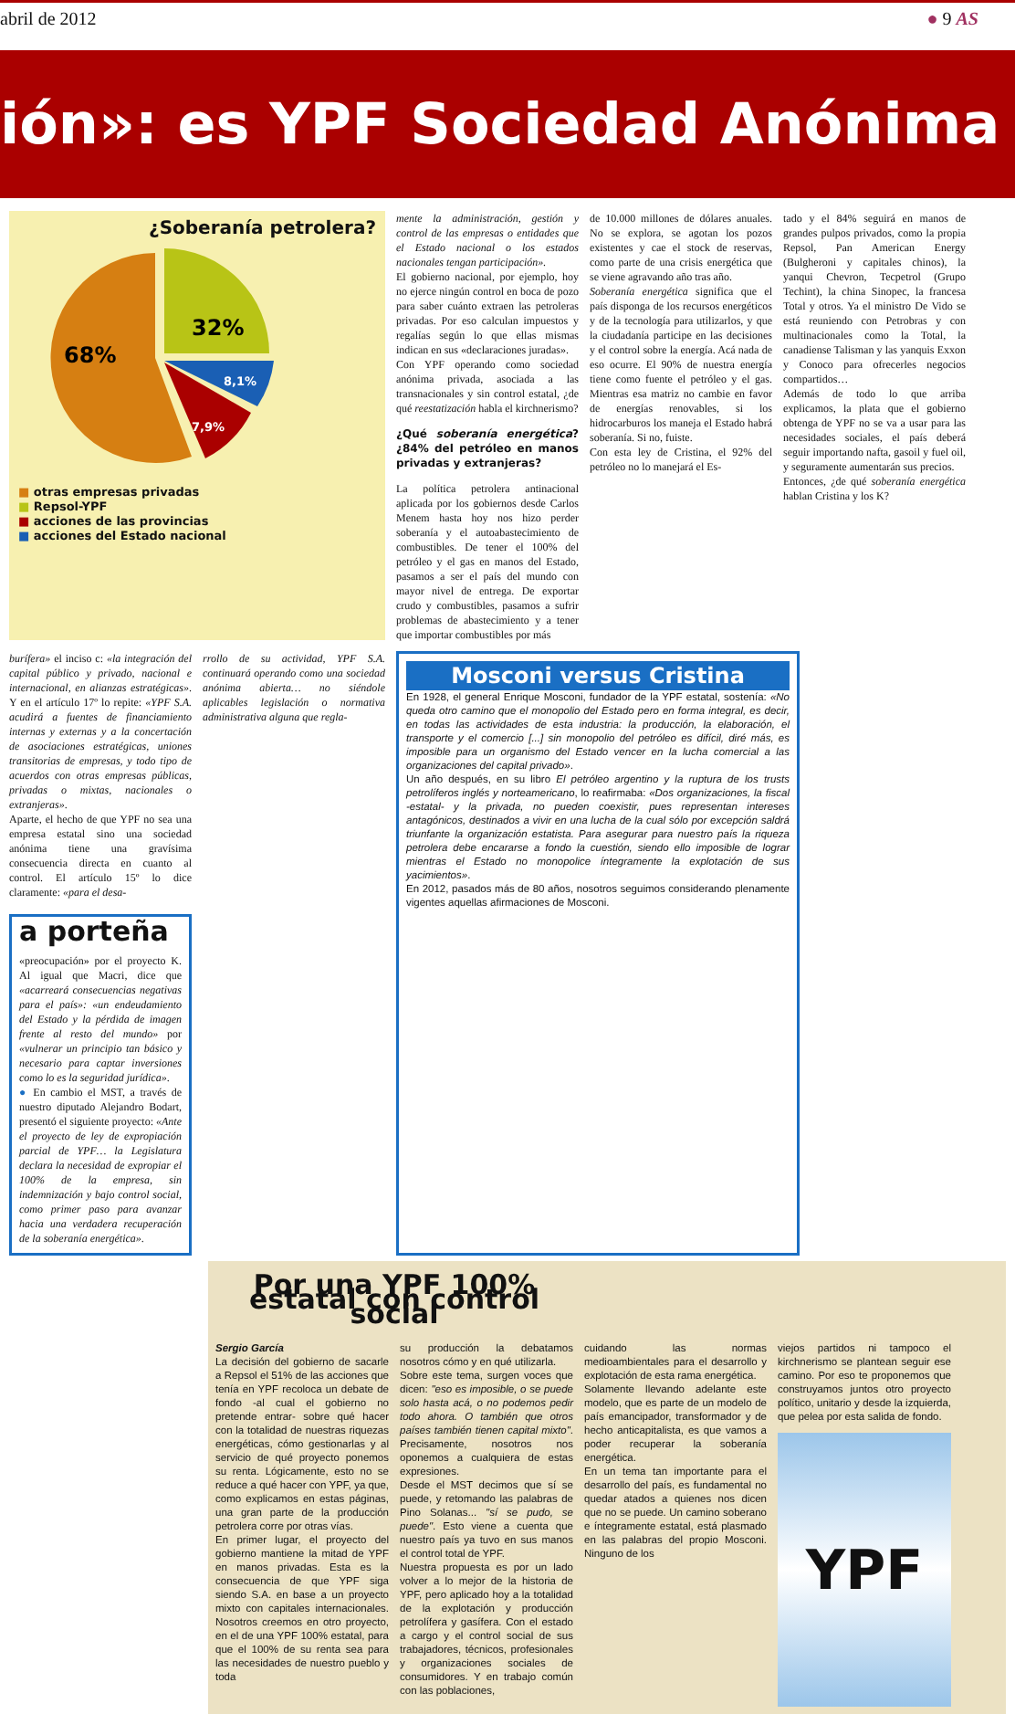abril de 2012 ● 9 AS
ión»: es YPF Sociedad Anónima
¿Soberanía petrolera?
68%
32%
8,1%
7,9%
■ otras empresas privadas
■ Repsol-YPF
■ acciones de las provincias
■ acciones del Estado nacional
mente la administración, gestión y control de las empresas o entidades que el Estado nacional o los estados nacionales tengan participación».
El gobierno nacional, por ejemplo, hoy no ejerce ningún control en boca de pozo para saber cuánto extraen las petroleras privadas. Por eso calculan impuestos y regalías según lo que ellas mismas indican en sus «declaraciones juradas».
Con YPF operando como sociedad anónima privada, asociada a las transnacionales y sin control estatal, ¿de qué reestatización habla el kirchnerismo?
¿Qué soberanía energética? ¿84% del petróleo en manos privadas y extranjeras?
La política petrolera antinacional aplicada por los gobiernos desde Carlos Menem hasta hoy nos hizo perder soberanía y el autoabastecimiento de combustibles. De tener el 100% del petróleo y el gas en manos del Estado, pasamos a ser el país del mundo con mayor nivel de entrega. De exportar crudo y combustibles, pasamos a sufrir problemas de abastecimiento y a tener que importar combustibles por más
de 10.000 millones de dólares anuales. No se explora, se agotan los pozos existentes y cae el stock de reservas, como parte de una crisis energética que se viene agravando año tras año.
Soberanía energética significa que el país disponga de los recursos energéticos y de la tecnología para utilizarlos, y que la ciudadanía participe en las decisiones y el control sobre la energía. Acá nada de eso ocurre. El 90% de nuestra energía tiene como fuente el petróleo y el gas. Mientras esa matriz no cambie en favor de energías renovables, si los hidrocarburos los maneja el Estado habrá soberanía. Si no, fuiste.
Con esta ley de Cristina, el 92% del petróleo no lo manejará el Es-
tado y el 84% seguirá en manos de grandes pulpos privados, como la propia Repsol, Pan American Energy (Bulgheroni y capitales chinos), la yanqui Chevron, Tecpetrol (Grupo Techint), la china Sinopec, la francesa Total y otros. Ya el ministro De Vido se está reuniendo con Petrobras y con multinacionales como la Total, la canadiense Talisman y las yanquis Exxon y Conoco para ofrecerles negocios compartidos…
Además de todo lo que arriba explicamos, la plata que el gobierno obtenga de YPF no se va a usar para las necesidades sociales, el país deberá seguir importando nafta, gasoil y fuel oil, y seguramente aumentarán sus precios.
Entonces, ¿de qué soberanía energética hablan Cristina y los K?
burífera» el inciso c: «la integración del capital público y privado, nacional e internacional, en alianzas estratégicas». Y en el artículo 17º lo repite: «YPF S.A. acudirá a fuentes de financiamiento internas y externas y a la concertación de asociaciones estratégicas, uniones transitorias de empresas, y todo tipo de acuerdos con otras empresas públicas, privadas o mixtas, nacionales o extranjeras».
Aparte, el hecho de que YPF no sea una empresa estatal sino una sociedad anónima tiene una gravísima consecuencia directa en cuanto al control. El artículo 15º lo dice claramente: «para el desa-
a porteña
«preocupación» por el proyecto K. Al igual que Macri, dice que «acarreará consecuencias negativas para el país»: «un endeudamiento del Estado y la pérdida de imagen frente al resto del mundo» por «vulnerar un principio tan básico y necesario para captar inversiones como lo es la seguridad jurídica».
● En cambio el MST, a través de nuestro diputado Alejandro Bodart, presentó el siguiente proyecto: «Ante el proyecto de ley de expropiación parcial de YPF… la Legislatura declara la necesidad de expropiar el 100% de la empresa, sin indemnización y bajo control social, como primer paso para avanzar hacia una verdadera recuperación de la soberanía energética».
rrollo de su actividad, YPF S.A. continuará operando como una sociedad anónima abierta… no siéndole aplicables legislación o normativa administrativa alguna que regla-
Mosconi versus Cristina
En 1928, el general Enrique Mosconi, fundador de la YPF estatal, sostenía: «No queda otro camino que el monopolio del Estado pero en forma integral, es decir, en todas las actividades de esta industria: la producción, la elaboración, el transporte y el comercio [...] sin monopolio del petróleo es difícil, diré más, es imposible para un organismo del Estado vencer en la lucha comercial a las organizaciones del capital privado».
Un año después, en su libro El petróleo argentino y la ruptura de los trusts petrolíferos inglés y norteamericano, lo reafirmaba: «Dos organizaciones, la fiscal -estatal- y la privada, no pueden coexistir, pues representan intereses antagónicos, destinados a vivir en una lucha de la cual sólo por excepción saldrá triunfante la organización estatista. Para asegurar para nuestro país la riqueza petrolera debe encararse a fondo la cuestión, siendo ello imposible de lograr mientras el Estado no monopolice íntegramente la explotación de sus yacimientos».
En 2012, pasados más de 80 años, nosotros seguimos considerando plenamente vigentes aquellas afirmaciones de Mosconi.
Por una YPF 100% estatal con control social
Sergio García
La decisión del gobierno de sacarle a Repsol el 51% de las acciones que tenía en YPF recoloca un debate de fondo -al cual el gobierno no pretende entrar- sobre qué hacer con la totalidad de nuestras riquezas energéticas, cómo gestionarlas y al servicio de qué proyecto ponemos su renta. Lógicamente, esto no se reduce a qué hacer con YPF, ya que, como explicamos en estas páginas, una gran parte de la producción petrolera corre por otras vías.
En primer lugar, el proyecto del gobierno mantiene la mitad de YPF en manos privadas. Esta es la consecuencia de que YPF siga siendo S.A. en base a un proyecto mixto con capitales internacionales. Nosotros creemos en otro proyecto, en el de una YPF 100% estatal, para que el 100% de su renta sea para las necesidades de nuestro pueblo y toda
su producción la debatamos nosotros cómo y en qué utilizarla.
Sobre este tema, surgen voces que dicen: "eso es imposible, o se puede solo hasta acá, o no podemos pedir todo ahora. O también que otros países también tienen capital mixto". Precisamente, nosotros nos oponemos a cualquiera de estas expresiones.
Desde el MST decimos que sí se puede, y retomando las palabras de Pino Solanas... "sí se pudo, se puede". Esto viene a cuenta que nuestro país ya tuvo en sus manos el control total de YPF.
Nuestra propuesta es por un lado volver a lo mejor de la historia de YPF, pero aplicado hoy a la totalidad de la explotación y producción petrolífera y gasífera. Con el estado a cargo y el control social de sus trabajadores, técnicos, profesionales y organizaciones sociales de consumidores. Y en trabajo común con las poblaciones,
cuidando las normas medioambientales para el desarrollo y explotación de esta rama energética.
Solamente llevando adelante este modelo, que es parte de un modelo de país emancipador, transformador y de hecho anticapitalista, es que vamos a poder recuperar la soberanía energética.
En un tema tan importante para el desarrollo del país, es fundamental no quedar atados a quienes nos dicen que no se puede. Un camino soberano e íntegramente estatal, está plasmado en las palabras del propio Mosconi. Ninguno de los
viejos partidos ni tampoco el kirchnerismo se plantean seguir ese camino. Por eso te proponemos que construyamos juntos otro proyecto político, unitario y desde la izquierda, que pelea por esta salida de fondo.
YPF